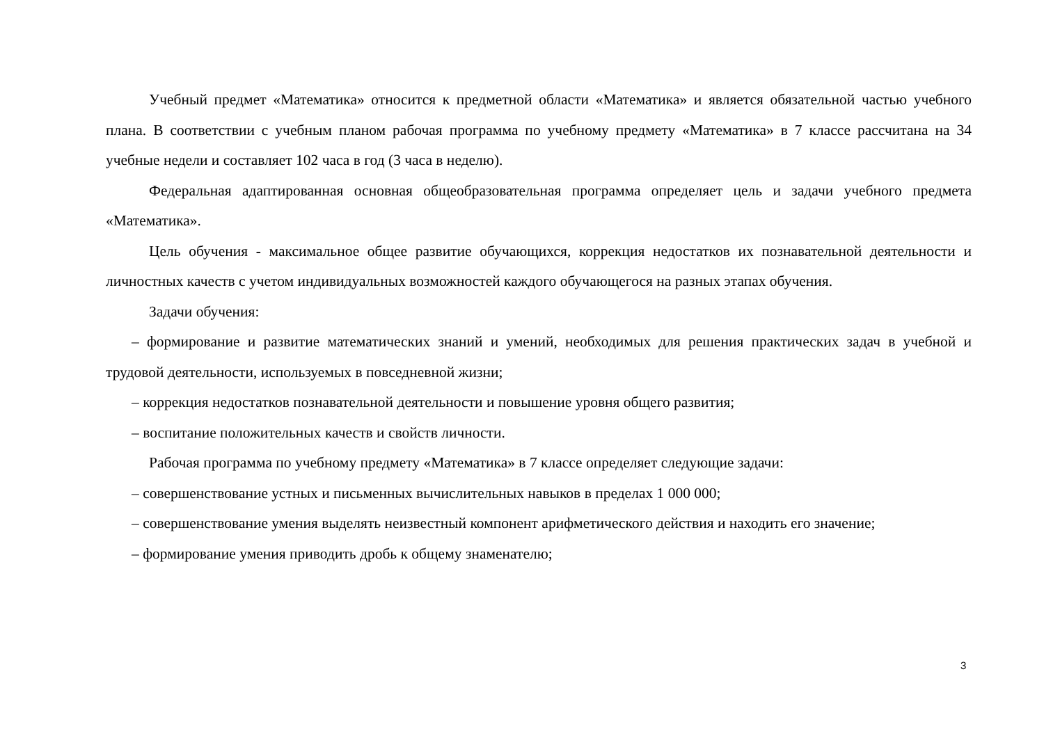Учебный предмет «Математика» относится к предметной области «Математика» и является обязательной ча­стью учебного плана. В соответствии с учебным планом рабочая программа по учебному предмету «Математика» в 7 классе рассчитана на 34 учебные недели и составляет 102 часа в год (3 часа в неделю).
Федеральная адаптированная основная общеобразовательная программа определяет цель и задачи учебного предмета «Математика».
Цель обучения - максимальное общее развитие обучающихся, коррекция недостатков их познавательной дея­тельности и личностных качеств с учетом индивидуальных возможностей каждого обучающегося на разных этапах обучения.
Задачи обучения:
– формирование и развитие математических знаний и умений, необходимых для решения практических задач в учебной и трудовой деятельности, используемых в повседневной жизни;
– коррекция недостатков познавательной деятельности и повышение уровня общего развития;
– воспитание положительных качеств и свойств личности.
Рабочая программа по учебному предмету «Математика» в 7 классе определяет следующие задачи:
– совершенствование устных и письменных вычислительных навыков в пределах 1 000 000;
– совершенствование умения выделять неизвестный компонент арифметического действия и находить его значе­ние;
– формирование умения приводить дробь к общему знаменателю;
3